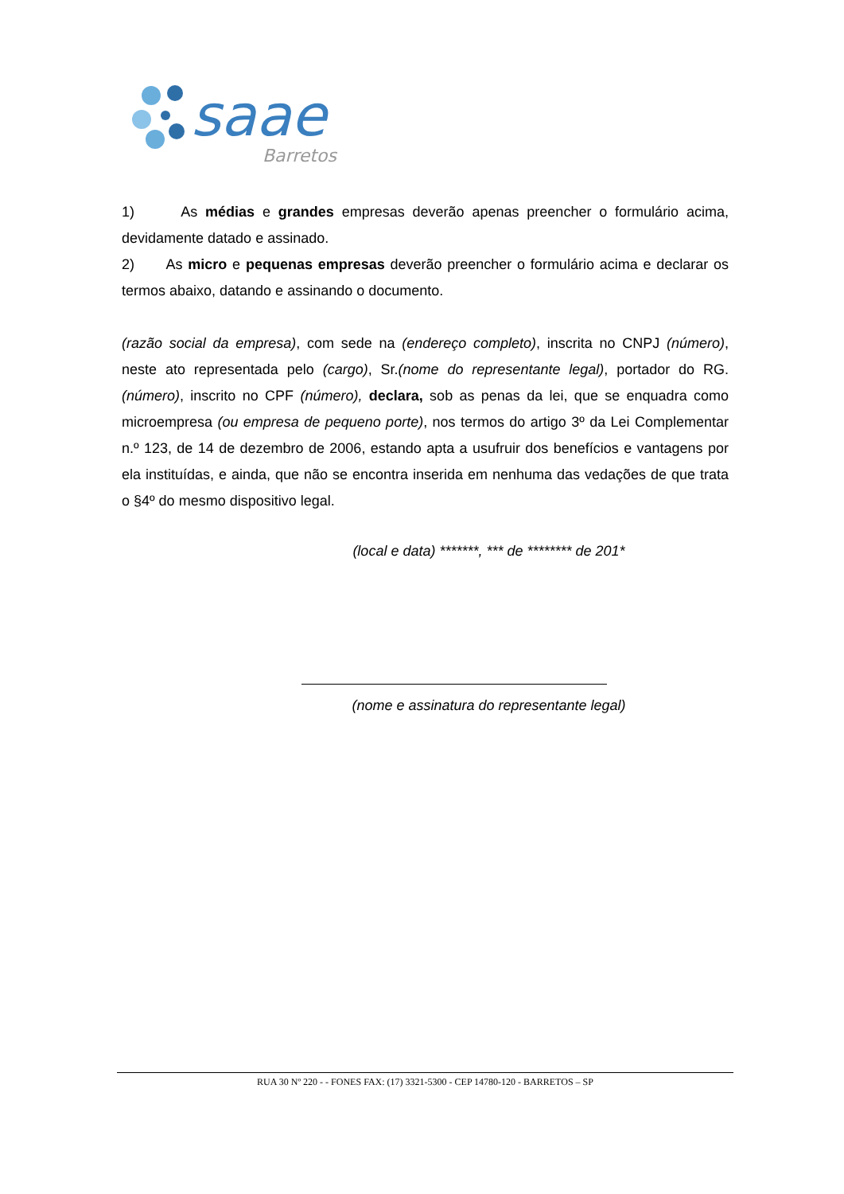saae
Barretos
1) As médias e grandes empresas deverão apenas preencher o formulário acima, devidamente datado e assinado.
2) As micro e pequenas empresas deverão preencher o formulário acima e declarar os termos abaixo, datando e assinando o documento.
(razão social da empresa), com sede na (endereço completo), inscrita no CNPJ (número), neste ato representada pelo (cargo), Sr.(nome do representante legal), portador do RG. (número), inscrito no CPF (número), declara, sob as penas da lei, que se enquadra como microempresa (ou empresa de pequeno porte), nos termos do artigo 3º da Lei Complementar n.º 123, de 14 de dezembro de 2006, estando apta a usufruir dos benefícios e vantagens por ela instituídas, e ainda, que não se encontra inserida em nenhuma das vedações de que trata o §4º do mesmo dispositivo legal.
(local e data) *******, *** de ******** de 201*
(nome e assinatura do representante legal)
RUA 30 Nº 220 - - FONES FAX: (17) 3321-5300 - CEP 14780-120 - BARRETOS – SP